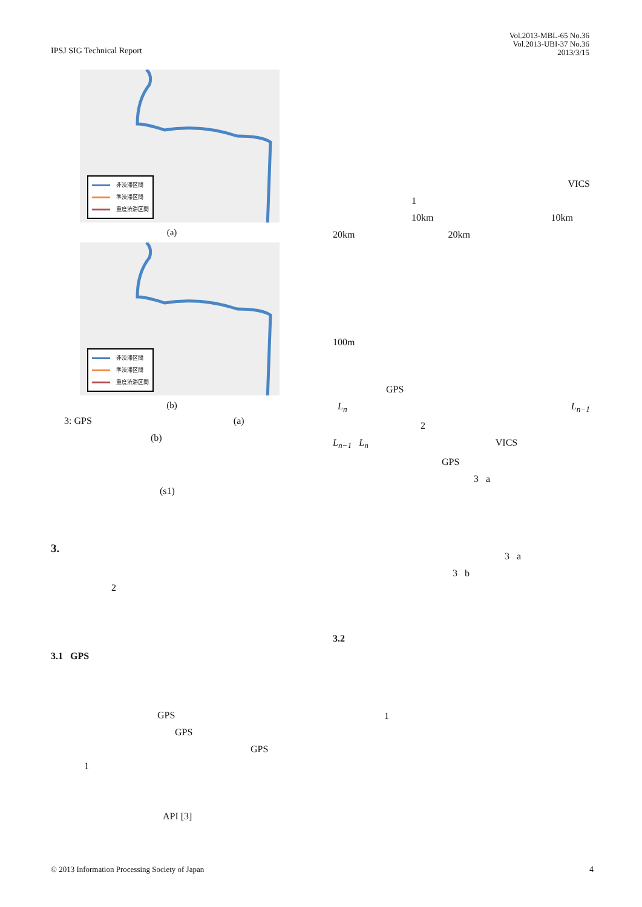IPSJ SIG Technical Report
Vol.2013-MBL-65 No.36
Vol.2013-UBI-37 No.36
2013/3/15
非渋滞区間
準渋滞区間
重度渋滞区間
(a)
非渋滞区間
準渋滞区間
重度渋滞区間
(b)
3: GPS (a)
(b)
(s1)
3.
2
3.1 GPS
GPS
GPS
GPS
1
API [3]
VICS
1
10km 10km
20km 20km
100m
GPS
L<sub>n</sub> L<sub>n−1</sub>
2
L<sub>n−1</sub> L<sub>n</sub> VICS
GPS
3 a
3 a
3 b
3.2
1
© 2013 Information Processing Society of Japan
4